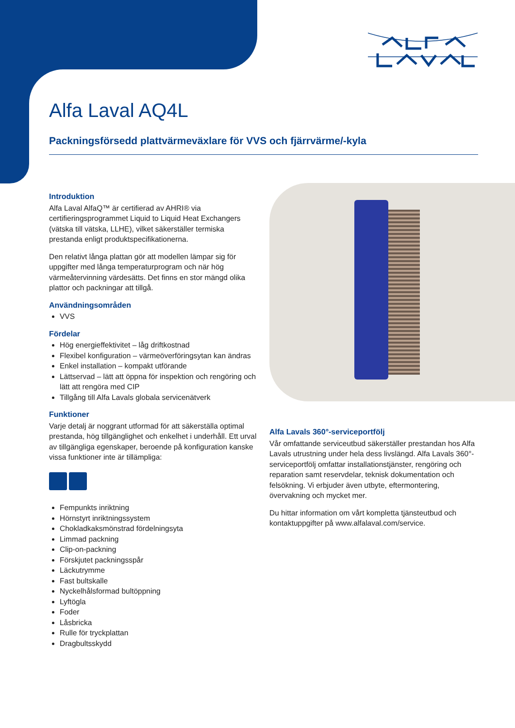Alfa Laval AQ4L
Packningsförsedd plattvärmeväxlare för VVS och fjärrvärme/-kyla
Introduktion
Alfa Laval AlfaQ™ är certifierad av AHRI® via certifieringsprogrammet Liquid to Liquid Heat Exchangers (vätska till vätska, LLHE), vilket säkerställer termiska prestanda enligt produktspecifikationerna.
Den relativt långa plattan gör att modellen lämpar sig för uppgifter med långa temperaturprogram och när hög värmeåtervinning värdesätts. Det finns en stor mängd olika plattor och packningar att tillgå.
Användningsområden
VVS
Fördelar
Hög energieffektivitet – låg driftkostnad
Flexibel konfiguration – värmeöverföringsytan kan ändras
Enkel installation – kompakt utförande
Lättservad – lätt att öppna för inspektion och rengöring och lätt att rengöra med CIP
Tillgång till Alfa Lavals globala servicenätverk
Funktioner
Varje detalj är noggrant utformad för att säkerställa optimal prestanda, hög tillgänglighet och enkelhet i underhåll. Ett urval av tillgängliga egenskaper, beroende på konfiguration kanske vissa funktioner inte är tillämpliga:
Fempunkts inriktning
Hörnstyrt inriktningssystem
Chokladkaksmönstrad fördelningsyta
Limmad packning
Clip-on-packning
Förskjutet packningsspår
Läckutrymme
Fast bultskalle
Nyckelhålsformad bultöppning
Lyftögla
Foder
Låsbricka
Rulle för tryckplattan
Dragbultsskydd
Alfa Lavals 360°-serviceportfölj
Vår omfattande serviceutbud säkerställer prestandan hos Alfa Lavals utrustning under hela dess livslängd. Alfa Lavals 360°-serviceportfölj omfattar installationstjänster, rengöring och reparation samt reservdelar, teknisk dokumentation och felsökning. Vi erbjuder även utbyte, eftermontering, övervakning och mycket mer.
Du hittar information om vårt kompletta tjänsteutbud och kontaktuppgifter på www.alfalaval.com/service.